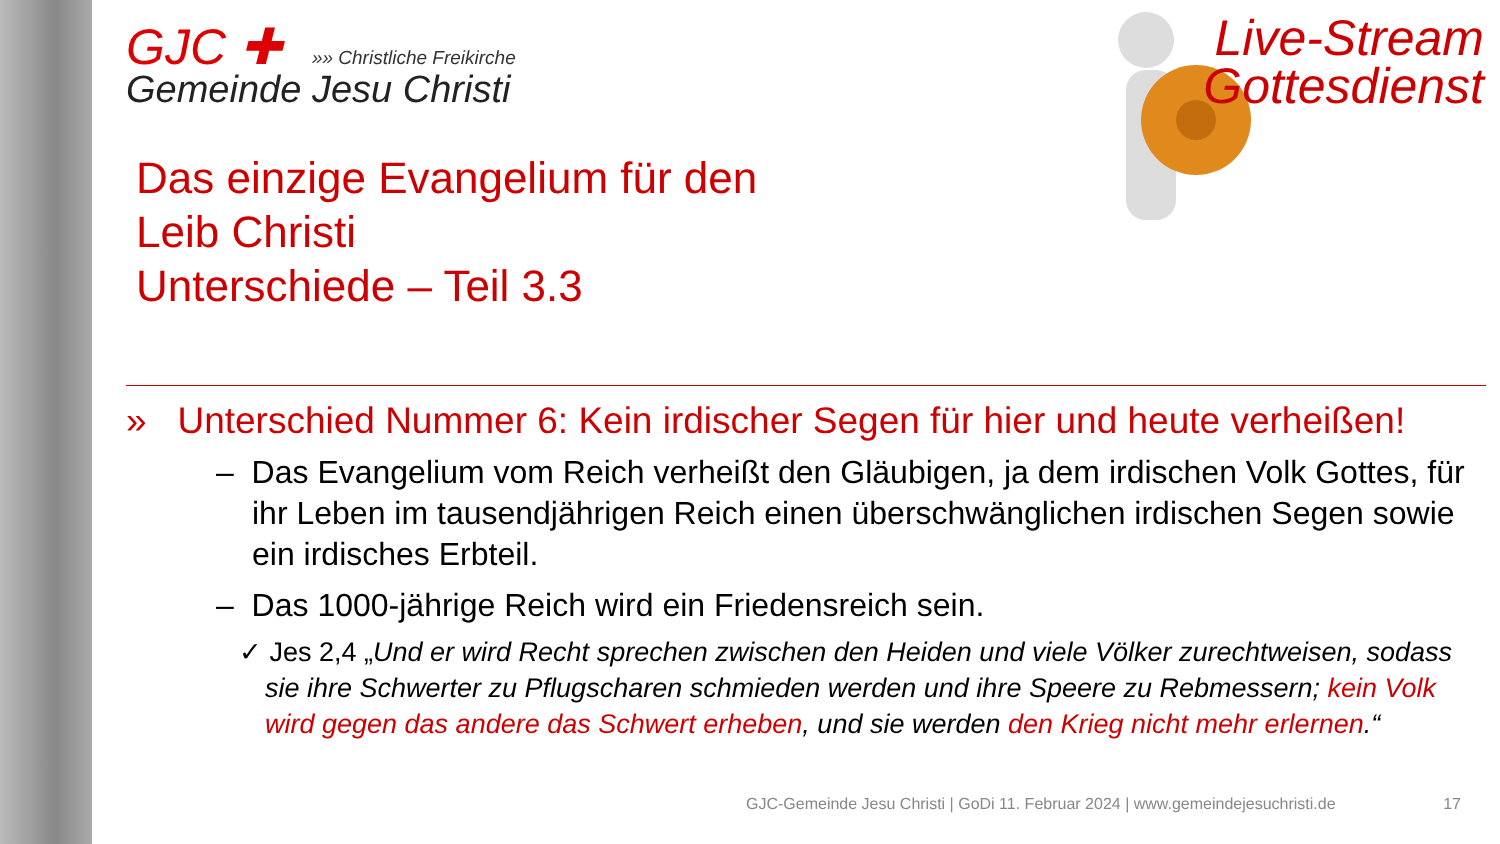GJC ✚ »» Christliche Freikirche
Gemeinde Jesu Christi
Das einzige Evangelium für den
Leib Christi
Unterschiede – Teil 3.3
» Unterschied Nummer 6: Kein irdischer Segen für hier und heute verheißen!
– Das Evangelium vom Reich verheißt den Gläubigen, ja dem irdischen Volk Gottes, für ihr Leben im tausendjährigen Reich einen überschwänglichen irdischen Segen sowie ein irdisches Erbteil.
– Das 1000-jährige Reich wird ein Friedensreich sein.
✓ Jes 2,4 „Und er wird Recht sprechen zwischen den Heiden und viele Völker zurechtweisen, sodass sie ihre Schwerter zu Pflugscharen schmieden werden und ihre Speere zu Rebmessern; kein Volk wird gegen das andere das Schwert erheben, und sie werden den Krieg nicht mehr erlernen.“
Live-Stream
Gottesdienst
GJC-Gemeinde Jesu Christi | GoDi 11. Februar 2024 | www.gemeindejesuchristi.de 17